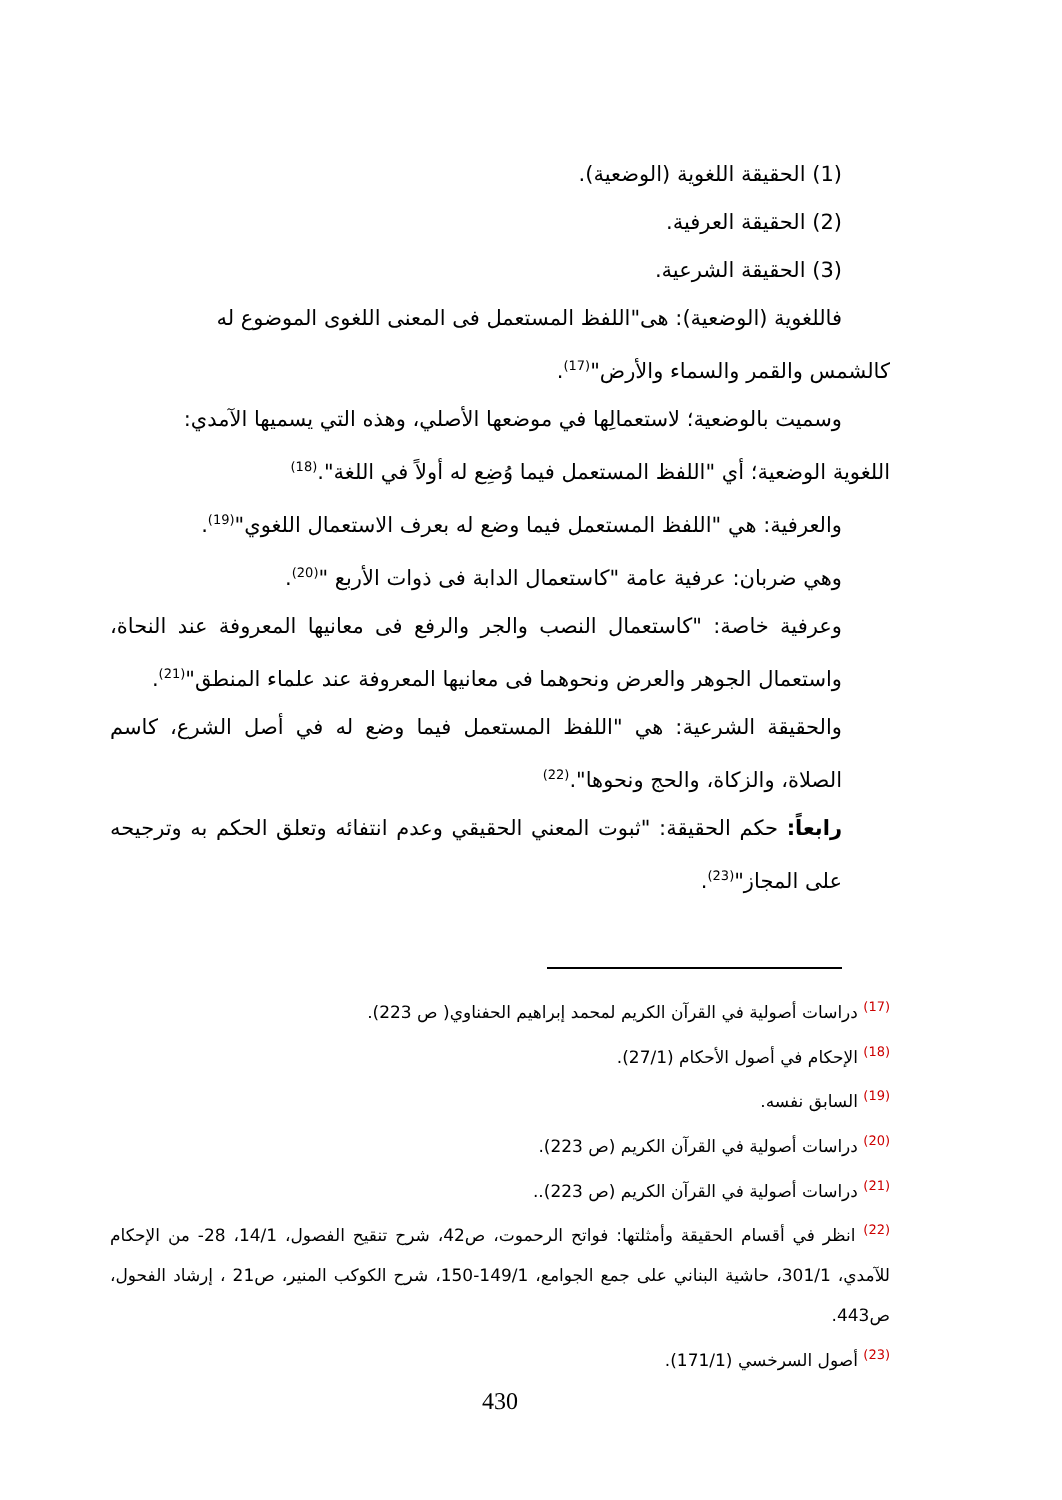(1) الحقيقة اللغوية (الوضعية).
(2) الحقيقة العرفية.
(3) الحقيقة الشرعية.
فاللغوية (الوضعية): هى"اللفظ المستعمل فى المعنى اللغوى الموضوع له
كالشمس والقمر والسماء والأرض"<sup>(17)</sup>.
وسميت بالوضعية؛ لاستعمالِها في موضعها الأصلي، وهذه التي يسميها الآمدي:
اللغوية الوضعية؛ أي "اللفظ المستعمل فيما وُضِع له أولاً في اللغة".<sup>(18)</sup>
والعرفية: هي "اللفظ المستعمل فيما وضع له بعرف الاستعمال اللغوي"<sup>(19)</sup>.
وهي ضربان: عرفية عامة "كاستعمال الدابة فى ذوات الأربع "<sup>(20)</sup>.
وعرفية خاصة: "كاستعمال النصب والجر والرفع فى معانيها المعروفة عند النحاة، واستعمال الجوهر والعرض ونحوهما فى معانيها المعروفة عند علماء المنطق"<sup>(21)</sup>.
والحقيقة الشرعية: هي "اللفظ المستعمل فيما وضع له في أصل الشرع، كاسم الصلاة، والزكاة، والحج ونحوها".<sup>(22)</sup>
رابعاً: حكم الحقيقة: "ثبوت المعني الحقيقي وعدم انتفائه وتعلق الحكم به وترجيحه على المجاز"<sup>(23)</sup>.
<sup>(17)</sup> دراسات أصولية في القرآن الكريم لمحمد إبراهيم الحفناوي( ص 223).
<sup>(18)</sup> الإحكام في أصول الأحكام (27/1).
<sup>(19)</sup> السابق نفسه.
<sup>(20)</sup> دراسات أصولية في القرآن الكريم (ص 223).
<sup>(21)</sup> دراسات أصولية في القرآن الكريم (ص 223)..
<sup>(22)</sup> انظر في أقسام الحقيقة وأمثلتها: فواتح الرحموت، ص42، شرح تنقيح الفصول، 14/1، 28- من الإحكام للآمدي، 301/1، حاشية البناني على جمع الجوامع، 149/1-150، شرح الكوكب المنير، ص21 ، إرشاد الفحول، ص443.
<sup>(23)</sup> أصول السرخسي (171/1).
430